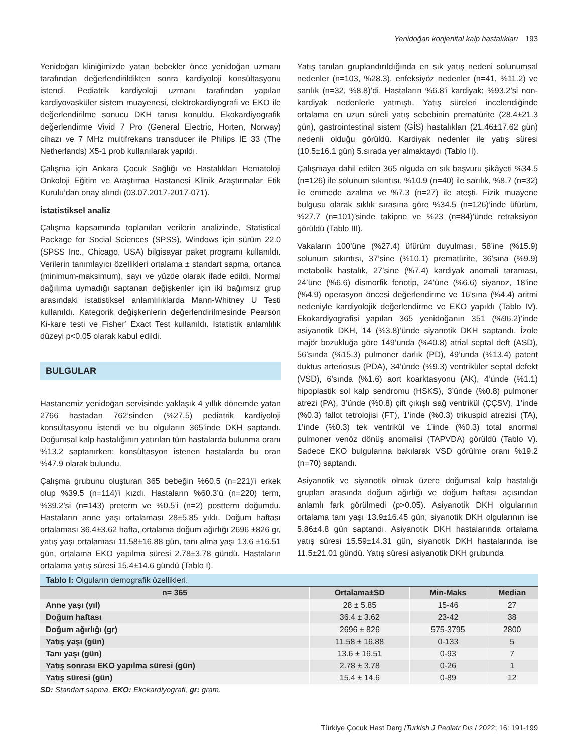Yenidoğan konjenital kalp hastalıkları 193
Yenidoğan kliniğimizde yatan bebekler önce yenidoğan uzmanı tarafından değerlendirildikten sonra kardiyoloji konsültasyonu istendi. Pediatrik kardiyoloji uzmanı tarafından yapılan kardiyovasküler sistem muayenesi, elektrokardiyografi ve EKO ile değerlendirilme sonucu DKH tanısı konuldu. Ekokardiyografik değerlendirme Vivid 7 Pro (General Electric, Horten, Norway) cihazı ve 7 MHz multifrekans transducer ile Philips İE 33 (The Netherlands) X5-1 prob kullanılarak yapıldı.
Çalışma için Ankara Çocuk Sağlığı ve Hastalıkları Hematoloji Onkoloji Eğitim ve Araştırma Hastanesi Klinik Araştırmalar Etik Kurulu’dan onay alındı (03.07.2017-2017-071).
İstatistiksel analiz
Çalışma kapsamında toplanılan verilerin analizinde, Statistical Package for Social Sciences (SPSS), Windows için sürüm 22.0 (SPSS Inc., Chicago, USA) bilgisayar paket programı kullanıldı. Verilerin tanımlayıcı özellikleri ortalama ± standart sapma, ortanca (minimum-maksimum), sayı ve yüzde olarak ifade edildi. Normal dağılıma uymadığı saptanan değişkenler için iki bağımsız grup arasındaki istatistiksel anlamlılıklarda Mann-Whitney U Testi kullanıldı. Kategorik değişkenlerin değerlendirilmesinde Pearson Ki-kare testi ve Fisher’ Exact Test kullanıldı. İstatistik anlamlılık düzeyi p<0.05 olarak kabul edildi.
BULGULAR
Hastanemiz yenidoğan servisinde yaklaşık 4 yıllık dönemde yatan 2766 hastadan 762’sinden (%27.5) pediatrik kardiyoloji konsültasyonu istendi ve bu olguların 365’inde DKH saptandı. Doğumsal kalp hastalığının yatırılan tüm hastalarda bulunma oranı %13.2 saptanırken; konsültasyon istenen hastalarda bu oran %47.9 olarak bulundu.
Çalışma grubunu oluşturan 365 bebeğin %60.5 (n=221)’i erkek olup %39.5 (n=114)’i kızdı. Hastaların %60.3’ü (n=220) term, %39.2’si (n=143) preterm ve %0.5’i (n=2) postterm doğumdu. Hastaların anne yaşı ortalaması 28±5.85 yıldı. Doğum haftası ortalaması 36.4±3.62 hafta, ortalama doğum ağırlığı 2696 ±826 gr, yatış yaşı ortalaması 11.58±16.88 gün, tanı alma yaşı 13.6 ±16.51 gün, ortalama EKO yapılma süresi 2.78±3.78 gündü. Hastaların ortalama yatış süresi 15.4±14.6 gündü (Tablo I).
Yatış tanıları gruplandırıldığında en sık yatış nedeni solunumsal nedenler (n=103, %28.3), enfeksiyöz nedenler (n=41, %11.2) ve sarılık (n=32, %8.8)’di. Hastaların %6.8’i kardiyak; %93.2’si non-kardiyak nedenlerle yatmıştı. Yatış süreleri incelendiğinde ortalama en uzun süreli yatış sebebinin prematürite (28.4±21.3 gün), gastrointestinal sistem (GİS) hastalıkları (21,46±17.62 gün) nedenli olduğu görüldü. Kardiyak nedenler ile yatış süresi (10.5±16.1 gün) 5.sırada yer almaktaydı (Tablo II).
Çalışmaya dahil edilen 365 olguda en sık başvuru şikâyeti %34.5 (n=126) ile solunum sıkıntısı, %10.9 (n=40) ile sarılık, %8.7 (n=32) ile emmede azalma ve %7.3 (n=27) ile ateşti. Fizik muayene bulgusu olarak sıklık sırasına göre %34.5 (n=126)’inde üfürüm, %27.7 (n=101)’sinde takipne ve %23 (n=84)’ünde retraksiyon görüldü (Tablo III).
Vakaların 100’üne (%27.4) üfürüm duyulması, 58’ine (%15.9) solunum sıkıntısı, 37’sine (%10.1) prematürite, 36’sına (%9.9) metabolik hastalık, 27’sine (%7.4) kardiyak anomali taraması, 24’üne (%6.6) dismorfik fenotip, 24’üne (%6.6) siyanoz, 18’ine (%4.9) operasyon öncesi değerlendirme ve 16’sına (%4.4) aritmi nedeniyle kardiyolojik değerlendirme ve EKO yapıldı (Tablo IV). Ekokardiyografisi yapılan 365 yenidoğanın 351 (%96.2)’inde asiyanotik DKH, 14 (%3.8)’ünde siyanotik DKH saptandı. İzole majör bozukluğa göre 149’unda (%40.8) atrial septal deft (ASD), 56’sında (%15.3) pulmoner darlık (PD), 49’unda (%13.4) patent duktus arteriosus (PDA), 34’ünde (%9.3) ventriküler septal defekt (VSD), 6’sında (%1.6) aort koarktasyonu (AK), 4’ünde (%1.1) hipoplastik sol kalp sendromu (HSKS), 3’ünde (%0.8) pulmoner atrezi (PA), 3’ünde (%0.8) çift çıkışlı sağ ventrikül (ÇÇSV), 1’inde (%0.3) fallot tetrolojisi (FT), 1’inde (%0.3) trikuspid atrezisi (TA), 1’inde (%0.3) tek ventrikül ve 1’inde (%0.3) total anormal pulmoner venöz dönüş anomalisi (TAPVDA) görüldü (Tablo V). Sadece EKO bulgularına bakılarak VSD görülme oranı %19.2 (n=70) saptandı.
Asiyanotik ve siyanotik olmak üzere doğumsal kalp hastalığı grupları arasında doğum ağırlığı ve doğum haftası açısından anlamlı fark görülmedi (p>0.05). Asiyanotik DKH olgularının ortalama tanı yaşı 13.9±16.45 gün; siyanotik DKH olgularının ise 5.86±4.8 gün saptandı. Asiyanotik DKH hastalarında ortalama yatış süresi 15.59±14.31 gün, siyanotik DKH hastalarında ise 11.5±21.01 gündü. Yatış süresi asiyanotik DKH grubunda
Tablo I: Olguların demografik özellikleri.
| n= 365 | Ortalama±SD | Min-Maks | Median |
| --- | --- | --- | --- |
| Anne yaşı (yıl) | 28 ± 5.85 | 15-46 | 27 |
| Doğum haftası | 36.4 ± 3.62 | 23-42 | 38 |
| Doğum ağırlığı (gr) | 2696 ± 826 | 575-3795 | 2800 |
| Yatış yaşı (gün) | 11.58 ± 16.88 | 0-133 | 5 |
| Tanı yaşı (gün) | 13.6 ± 16.51 | 0-93 | 7 |
| Yatış sonrası EKO yapılma süresi (gün) | 2.78 ± 3.78 | 0-26 | 1 |
| Yatış süresi (gün) | 15.4 ± 14.6 | 0-89 | 12 |
SD: Standart sapma, EKO: Ekokardiyografi, gr: gram.
Türkiye Çocuk Hast Derg /Turkish J Pediatr Dis / 2022; 16: 191-199